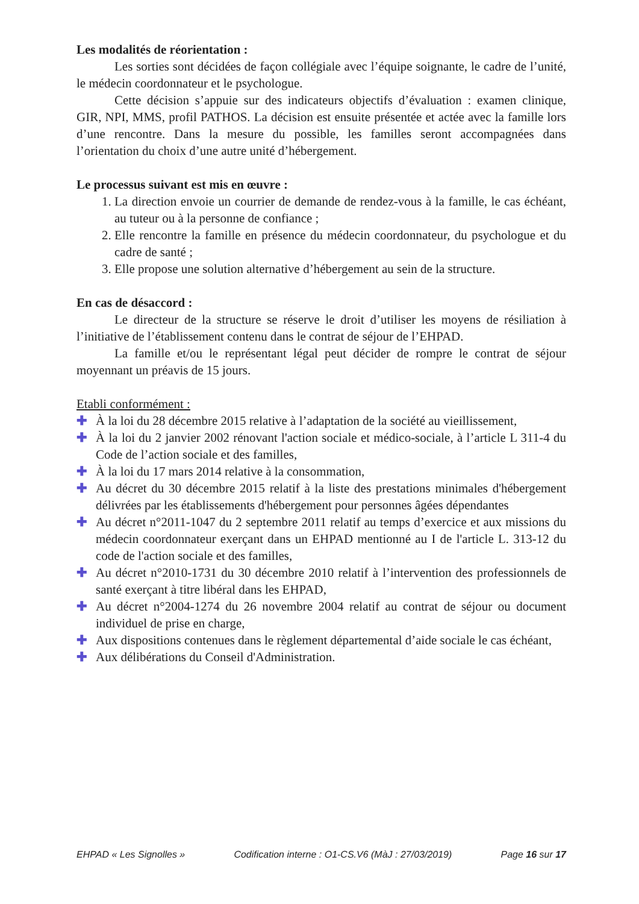Les modalités de réorientation :
Les sorties sont décidées de façon collégiale avec l’équipe soignante, le cadre de l’unité, le médecin coordonnateur et le psychologue.
Cette décision s’appuie sur des indicateurs objectifs d’évaluation : examen clinique, GIR, NPI, MMS, profil PATHOS. La décision est ensuite présentée et actée avec la famille lors d’une rencontre. Dans la mesure du possible, les familles seront accompagnées dans l’orientation du choix d’une autre unité d’hébergement.
Le processus suivant est mis en œuvre :
1. La direction envoie un courrier de demande de rendez-vous à la famille, le cas échéant, au tuteur ou à la personne de confiance ;
2. Elle rencontre la famille en présence du médecin coordonnateur, du psychologue et du cadre de santé ;
3. Elle propose une solution alternative d’hébergement au sein de la structure.
En cas de désaccord :
Le directeur de la structure se réserve le droit d’utiliser les moyens de résiliation à l’initiative de l’établissement contenu dans le contrat de séjour de l’EHPAD.
La famille et/ou le représentant légal peut décider de rompre le contrat de séjour moyennant un préavis de 15 jours.
Etabli conformément :
✚ À la loi du 28 décembre 2015 relative à l’adaptation de la société au vieillissement,
✚ À la loi du 2 janvier 2002 rénovant l'action sociale et médico-sociale, à l’article L 311-4 du Code de l’action sociale et des familles,
✚ À la loi du 17 mars 2014 relative à la consommation,
✚ Au décret du 30 décembre 2015 relatif à la liste des prestations minimales d'hébergement délivrées par les établissements d'hébergement pour personnes âgées dépendantes
✚ Au décret n°2011-1047 du 2 septembre 2011 relatif au temps d’exercice et aux missions du médecin coordonnateur exerçant dans un EHPAD mentionné au I de l'article L. 313-12 du code de l'action sociale et des familles,
✚ Au décret n°2010-1731 du 30 décembre 2010 relatif à l’intervention des professionnels de santé exerçant à titre libéral dans les EHPAD,
✚ Au décret n°2004-1274 du 26 novembre 2004 relatif au contrat de séjour ou document individuel de prise en charge,
✚ Aux dispositions contenues dans le règlement départemental d’aide sociale le cas échéant,
✚ Aux délibérations du Conseil d'Administration.
EHPAD « Les Signolles » Codification interne : O1-CS.V6 (MàJ : 27/03/2019) Page 16 sur 17